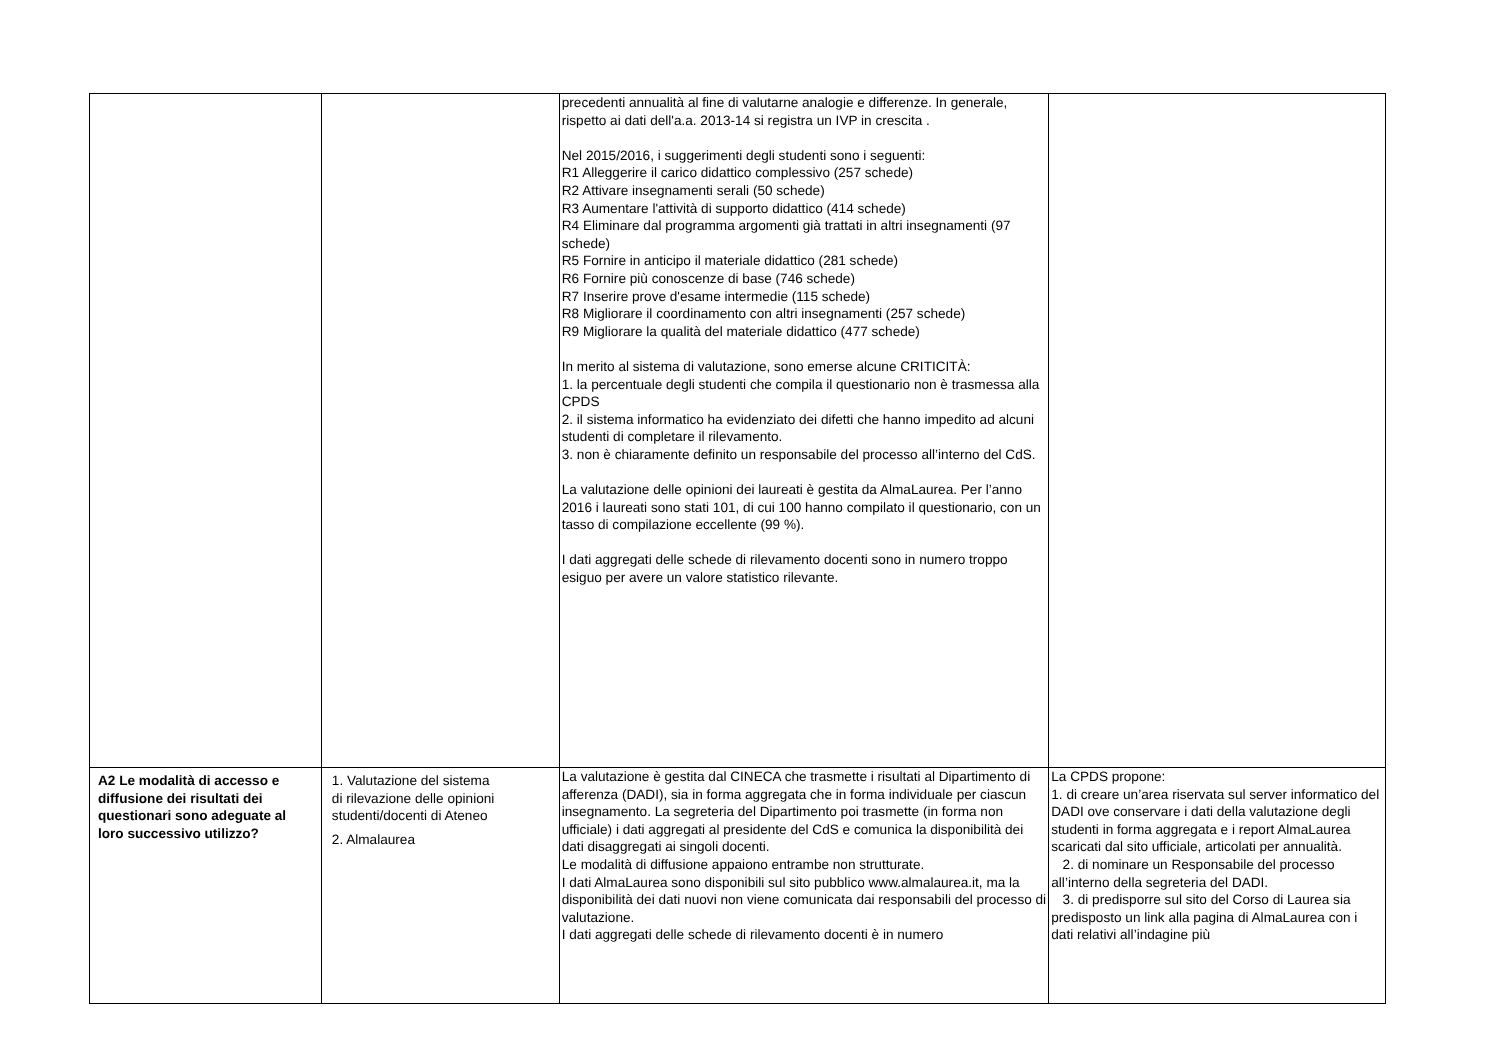| | | precedenti annualità al fine di valutarne analogie e differenze. In generale, rispetto ai dati dell'a.a. 2013-14 si registra un IVP in crescita . Nel 2015/2016, i suggerimenti degli studenti sono i seguenti: R1 Alleggerire il carico didattico complessivo (257 schede) R2 Attivare insegnamenti serali (50 schede) R3 Aumentare l'attività di supporto didattico (414 schede) R4 Eliminare dal programma argomenti già trattati in altri insegnamenti (97 schede) R5 Fornire in anticipo il materiale didattico (281 schede) R6 Fornire più conoscenze di base (746 schede) R7 Inserire prove d'esame intermedie (115 schede) R8 Migliorare il coordinamento con altri insegnamenti (257 schede) R9 Migliorare la qualità del materiale didattico (477 schede) In merito al sistema di valutazione, sono emerse alcune CRITICITÀ: 1. la percentuale degli studenti che compila il questionario non è trasmessa alla CPDS 2. il sistema informatico ha evidenziato dei difetti che hanno impedito ad alcuni studenti di completare il rilevamento. 3. non è chiaramente definito un responsabile del processo all’interno del CdS. La valutazione delle opinioni dei laureati è gestita da AlmaLaurea. Per l’anno 2016 i laureati sono stati 101, di cui 100 hanno compilato il questionario, con un tasso di compilazione eccellente (99 %). I dati aggregati delle schede di rilevamento docenti sono in numero troppo esiguo per avere un valore statistico rilevante. | |
| A2 Le modalità di accesso e diffusione dei risultati dei questionari sono adeguate al loro successivo utilizzo? | 1. Valutazione del sistema di rilevazione delle opinioni studenti/docenti di Ateneo 2. Almalaurea | La valutazione è gestita dal CINECA che trasmette i risultati al Dipartimento di afferenza (DADI), sia in forma aggregata che in forma individuale per ciascun insegnamento. La segreteria del Dipartimento poi trasmette (in forma non ufficiale) i dati aggregati al presidente del CdS e comunica la disponibilità dei dati disaggregati ai singoli docenti. Le modalità di diffusione appaiono entrambe non strutturate. I dati AlmaLaurea sono disponibili sul sito pubblico www.almalaurea.it, ma la disponibilità dei dati nuovi non viene comunicata dai responsabili del processo di valutazione. I dati aggregati delle schede di rilevamento docenti è in numero | La CPDS propone: 1. di creare un’area riservata sul server informatico del DADI ove conservare i dati della valutazione degli studenti in forma aggregata e i report AlmaLaurea scaricati dal sito ufficiale, articolati per annualità. 2. di nominare un Responsabile del processo all’interno della segreteria del DADI. 3. di predisporre sul sito del Corso di Laurea sia predisposto un link alla pagina di AlmaLaurea con i dati relativi all’indagine più |